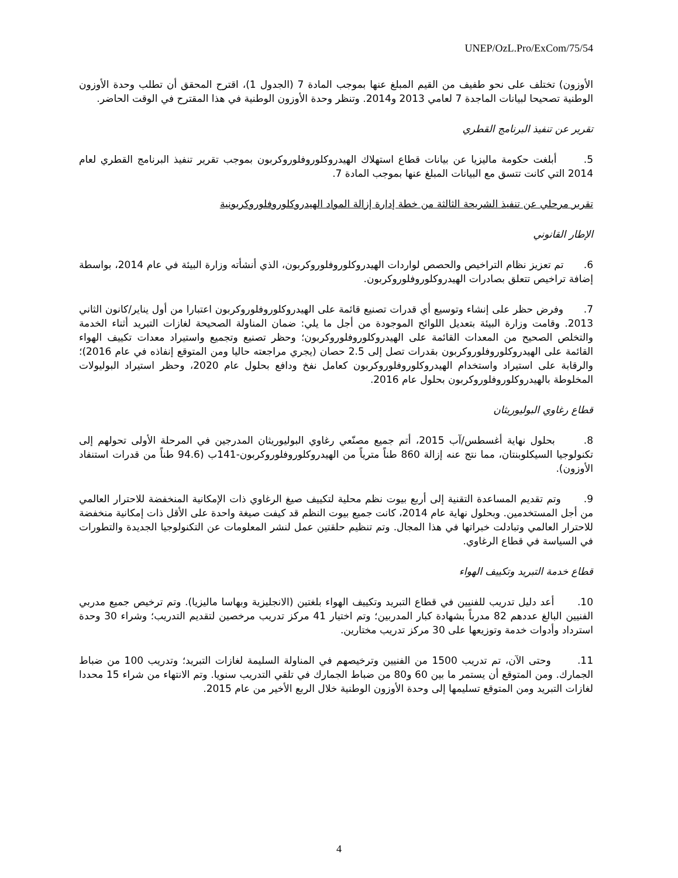UNEP/OzL.Pro/ExCom/75/54
الأوزون) تختلف على نحو طفيف من القيم المبلغ عنها بموجب المادة 7 (الجدول 1)، اقترح المحقق أن تطلب وحدة الأوزون الوطنية تصحيحا لبيانات الماجدة 7 لعامي 2013 و2014. وتنظر وحدة الأوزون الوطنية في هذا المقترح في الوقت الحاضر.
تقرير عن تنفيذ البرنامج القطري
5. أبلغت حكومة ماليزيا عن بيانات قطاع استهلاك الهيدروكلوروفلوروكربون بموجب تقرير تنفيذ البرنامج القطري لعام 2014 التي كانت تتسق مع البيانات المبلغ عنها بموجب المادة 7.
تقرير مرحلي عن تنفيذ الشريحة الثالثة من خطة إدارة إزالة المواد الهيدروكلوروفلوروكربونية
الإطار القانوني
6. تم تعزيز نظام التراخيص والحصص لواردات الهيدروكلوروفلوروكربون، الذي أنشأته وزارة البيئة في عام 2014، بواسطة إضافة تراخيص تتعلق بصادرات الهيدروكلوروفلوروكربون.
7. وفرض حظر على إنشاء وتوسيع أي قدرات تصنيع قائمة على الهيدروكلوروفلوروكربون اعتبارا من أول يناير/كانون الثاني 2013. وقامت وزارة البيئة بتعديل اللوائح الموجودة من أجل ما يلي: ضمان المناولة الصحيحة لغازات التبريد أثناء الخدمة والتخلص الصحيح من المعدات القائمة على الهيدروكلوروفلوروكربون؛ وحظر تصنيع وتجميع واستيراد معدات تكييف الهواء القائمة على الهيدروكلوروفلوروكربون بقدرات تصل إلى 2.5 حصان (يجري مراجعته حاليا ومن المتوقع إنفاذه في عام 2016)؛ والرقابة على استيراد واستخدام الهيدروكلوروفلوروكربون كعامل نفخ ودافع بحلول عام 2020، وحظر استيراد البوليولات المخلوطة بالهيدروكلوروفلوروكربون بحلول عام 2016.
قطاع رغاوي البوليوريثان
8. بحلول نهاية أغسطس/آب 2015، أتم جميع مصنّعي رغاوي البوليوريثان المدرجين في المرحلة الأولى تحولهم إلى تكنولوجيا السيكلوبنتان، مما نتج عنه إزالة 860 طناً مترياً من الهيدروكلوروفلوروكربون-141ب (94.6 طناً من قدرات استنفاد الأوزون).
9. وتم تقديم المساعدة التقنية إلى أربع بيوت نظم محلية لتكييف صيغ الرغاوي ذات الإمكانية المنخفضة للاحترار العالمي من أجل المستخدمين. وبحلول نهاية عام 2014، كانت جميع بيوت النظم قد كيفت صيغة واحدة على الأقل ذات إمكانية منخفضة للاحترار العالمي وتبادلت خبراتها في هذا المجال. وتم تنظيم حلقتين عمل لنشر المعلومات عن التكنولوجيا الجديدة والتطورات في السياسة في قطاع الرغاوي.
قطاع خدمة التبريد وتكييف الهواء
10. أعد دليل تدريب للفنيين في قطاع التبريد وتكييف الهواء بلغتين (الانجليزية وبهاسا ماليزيا). وتم ترخيص جميع مدربي الفنيين البالغ عددهم 82 مدرباً بشهادة كبار المدربين؛ وتم اختيار 41 مركز تدريب مرخصين لتقديم التدريب؛ وشراء 30 وحدة استرداد وأدوات خدمة وتوزيعها على 30 مركز تدريب مختارين.
11. وحتى الآن، تم تدريب 1500 من الفنيين وترخيصهم في المناولة السليمة لغازات التبريد؛ وتدريب 100 من ضباط الجمارك. ومن المتوقع أن يستمر ما بين 60 و80 من ضباط الجمارك في تلقي التدريب سنويا. وتم الانتهاء من شراء 15 محددا لغازات التبريد ومن المتوقع تسليمها إلى وحدة الأوزون الوطنية خلال الربع الأخير من عام 2015.
4